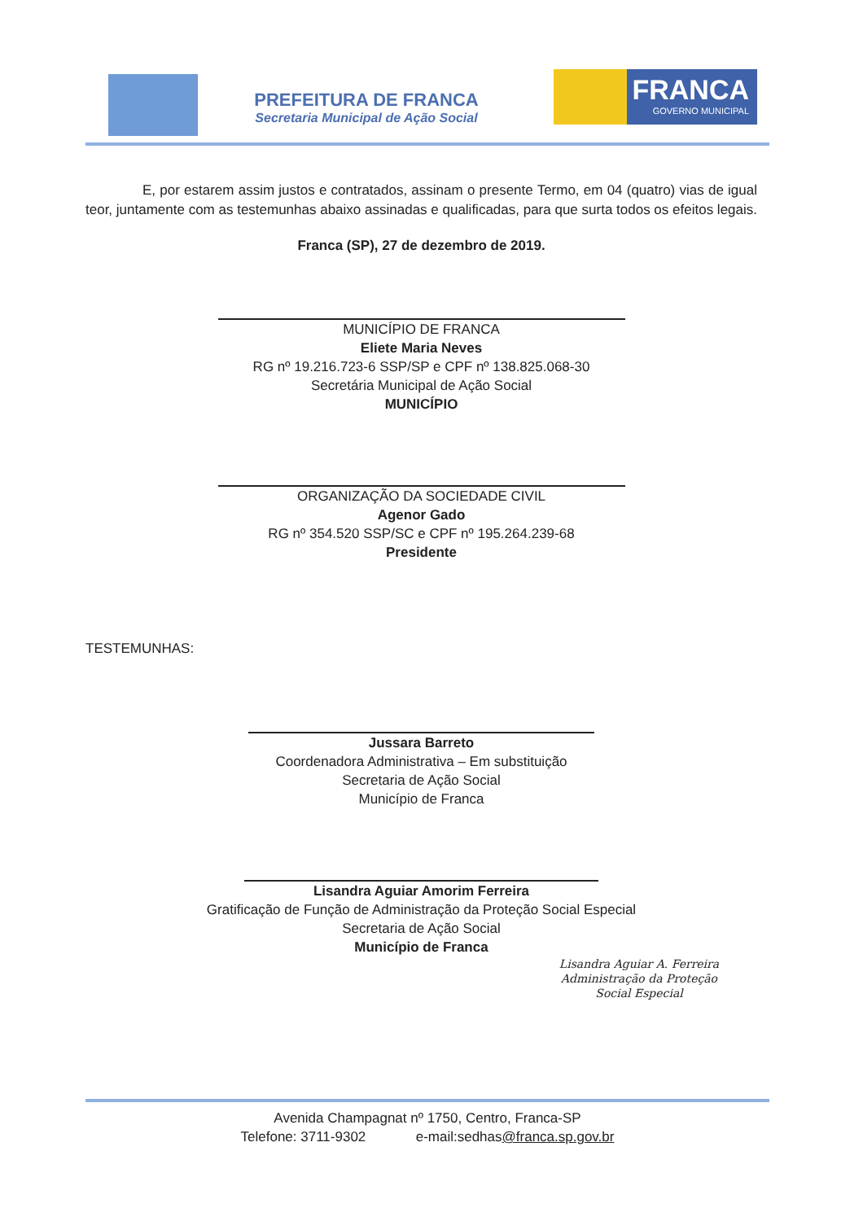FRANCA
GOVERNO MUNICIPAL
PREFEITURA DE FRANCA
Secretaria Municipal de Ação Social
E, por estarem assim justos e contratados, assinam o presente Termo, em 04 (quatro) vias de igual teor, juntamente com as testemunhas abaixo assinadas e qualificadas, para que surta todos os efeitos legais.
Franca (SP), 27 de dezembro de 2019.
MUNICÍPIO DE FRANCA
Eliete Maria Neves
RG nº 19.216.723-6 SSP/SP e CPF nº 138.825.068-30
Secretária Municipal de Ação Social
MUNICÍPIO
ORGANIZAÇÃO DA SOCIEDADE CIVIL
Agenor Gado
RG nº 354.520 SSP/SC e CPF nº 195.264.239-68
Presidente
TESTEMUNHAS:
Jussara Barreto
Coordenadora Administrativa – Em substituição
Secretaria de Ação Social
Município de Franca
Lisandra Aguiar Amorim Ferreira
Gratificação de Função de Administração da Proteção Social Especial
Secretaria de Ação Social
Município de Franca
Lisandra Aguiar A. Ferreira
Administração da Proteção
Social Especial
Avenida Champagnat nº 1750, Centro, Franca-SP
Telefone: 3711-9302 e-mail:sedhas@franca.sp.gov.br